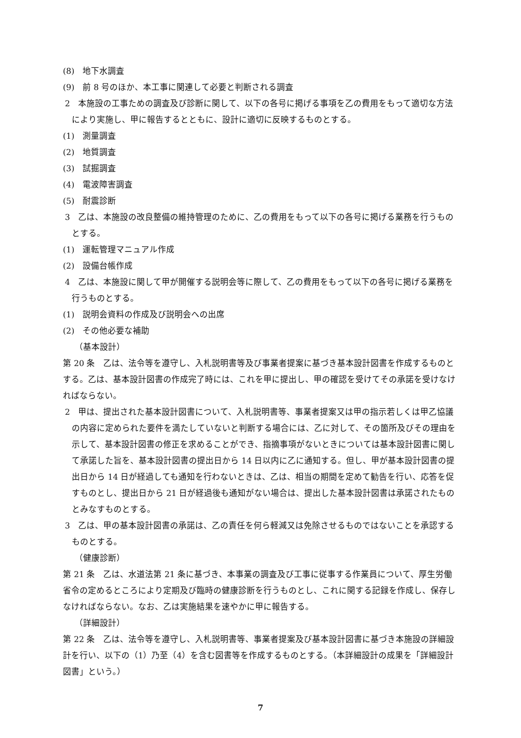(8)　地下水調査
(9)　前 8 号のほか、本工事に関連して必要と判断される調査
2　本施設の工事ための調査及び診断に関して、以下の各号に掲げる事項を乙の費用をもって適切な方法により実施し、甲に報告するとともに、設計に適切に反映するものとする。
(1)　測量調査
(2)　地質調査
(3)　試掘調査
(4)　電波障害調査
(5)　耐震診断
3　乙は、本施設の改良整備の維持管理のために、乙の費用をもって以下の各号に掲げる業務を行うものとする。
(1)　運転管理マニュアル作成
(2)　設備台帳作成
4　乙は、本施設に関して甲が開催する説明会等に際して、乙の費用をもって以下の各号に掲げる業務を行うものとする。
(1)　説明会資料の作成及び説明会への出席
(2)　その他必要な補助
（基本設計）
第 20 条　乙は、法令等を遵守し、入札説明書等及び事業者提案に基づき基本設計図書を作成するものとする。乙は、基本設計図書の作成完了時には、これを甲に提出し、甲の確認を受けてその承諾を受けなければならない。
2　甲は、提出された基本設計図書について、入札説明書等、事業者提案又は甲の指示若しくは甲乙協議の内容に定められた要件を満たしていないと判断する場合には、乙に対して、その箇所及びその理由を示して、基本設計図書の修正を求めることができ、指摘事項がないときについては基本設計図書に関して承諾した旨を、基本設計図書の提出日から 14 日以内に乙に通知する。但し、甲が基本設計図書の提出日から 14 日が経過しても通知を行わないときは、乙は、相当の期間を定めて勧告を行い、応答を促すものとし、提出日から 21 日が経過後も通知がない場合は、提出した基本設計図書は承諾されたものとみなすものとする。
3　乙は、甲の基本設計図書の承諾は、乙の責任を何ら軽減又は免除させるものではないことを承認するものとする。
（健康診断）
第 21 条　乙は、水道法第 21 条に基づき、本事業の調査及び工事に従事する作業員について、厚生労働省令の定めるところにより定期及び臨時の健康診断を行うものとし、これに関する記録を作成し、保存しなければならない。なお、乙は実施結果を速やかに甲に報告する。
（詳細設計）
第 22 条　乙は、法令等を遵守し、入札説明書等、事業者提案及び基本設計図書に基づき本施設の詳細設計を行い、以下の（1）乃至（4）を含む図書等を作成するものとする。（本詳細設計の成果を「詳細設計図書」という。）
7